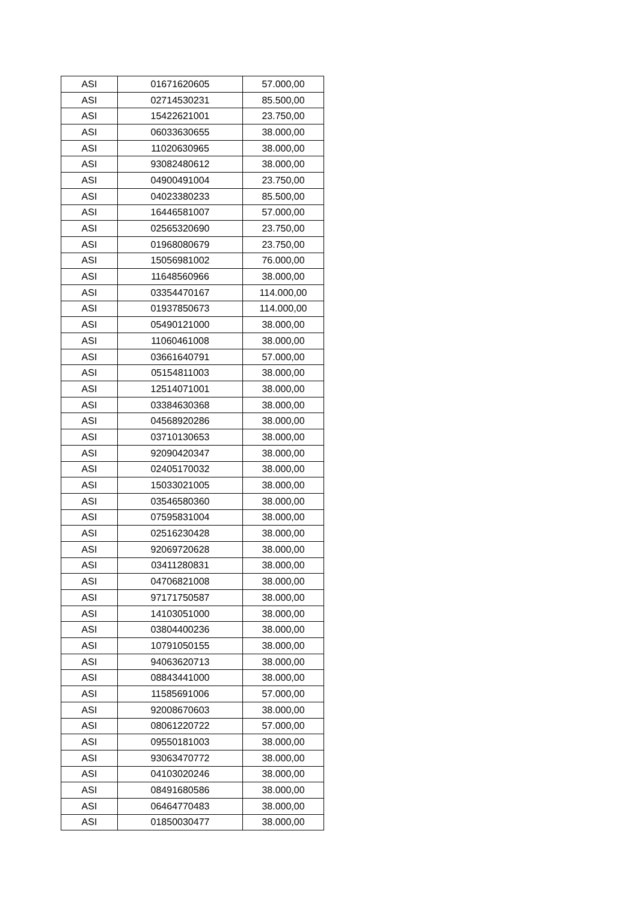| ASI | 01671620605 | 57.000,00 |
| ASI | 02714530231 | 85.500,00 |
| ASI | 15422621001 | 23.750,00 |
| ASI | 06033630655 | 38.000,00 |
| ASI | 11020630965 | 38.000,00 |
| ASI | 93082480612 | 38.000,00 |
| ASI | 04900491004 | 23.750,00 |
| ASI | 04023380233 | 85.500,00 |
| ASI | 16446581007 | 57.000,00 |
| ASI | 02565320690 | 23.750,00 |
| ASI | 01968080679 | 23.750,00 |
| ASI | 15056981002 | 76.000,00 |
| ASI | 11648560966 | 38.000,00 |
| ASI | 03354470167 | 114.000,00 |
| ASI | 01937850673 | 114.000,00 |
| ASI | 05490121000 | 38.000,00 |
| ASI | 11060461008 | 38.000,00 |
| ASI | 03661640791 | 57.000,00 |
| ASI | 05154811003 | 38.000,00 |
| ASI | 12514071001 | 38.000,00 |
| ASI | 03384630368 | 38.000,00 |
| ASI | 04568920286 | 38.000,00 |
| ASI | 03710130653 | 38.000,00 |
| ASI | 92090420347 | 38.000,00 |
| ASI | 02405170032 | 38.000,00 |
| ASI | 15033021005 | 38.000,00 |
| ASI | 03546580360 | 38.000,00 |
| ASI | 07595831004 | 38.000,00 |
| ASI | 02516230428 | 38.000,00 |
| ASI | 92069720628 | 38.000,00 |
| ASI | 03411280831 | 38.000,00 |
| ASI | 04706821008 | 38.000,00 |
| ASI | 97171750587 | 38.000,00 |
| ASI | 14103051000 | 38.000,00 |
| ASI | 03804400236 | 38.000,00 |
| ASI | 10791050155 | 38.000,00 |
| ASI | 94063620713 | 38.000,00 |
| ASI | 08843441000 | 38.000,00 |
| ASI | 11585691006 | 57.000,00 |
| ASI | 92008670603 | 38.000,00 |
| ASI | 08061220722 | 57.000,00 |
| ASI | 09550181003 | 38.000,00 |
| ASI | 93063470772 | 38.000,00 |
| ASI | 04103020246 | 38.000,00 |
| ASI | 08491680586 | 38.000,00 |
| ASI | 06464770483 | 38.000,00 |
| ASI | 01850030477 | 38.000,00 |